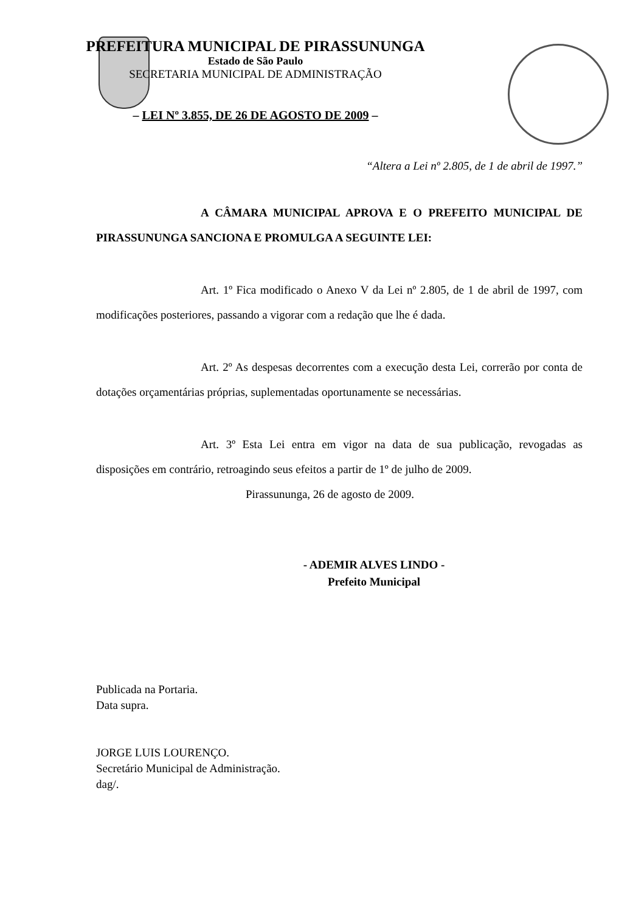PREFEITURA MUNICIPAL DE PIRASSUNUNGA
Estado de São Paulo
SECRETARIA MUNICIPAL DE ADMINISTRAÇÃO
– LEI Nº 3.855, DE 26 DE AGOSTO DE 2009 –
“Altera a Lei nº 2.805, de 1 de abril de 1997.”
A CÂMARA MUNICIPAL APROVA E O PREFEITO MUNICIPAL DE PIRASSUNUNGA SANCIONA E PROMULGA A SEGUINTE LEI:
Art. 1º Fica modificado o Anexo V da Lei nº 2.805, de 1 de abril de 1997, com modificações posteriores, passando a vigorar com a redação que lhe é dada.
Art. 2º As despesas decorrentes com a execução desta Lei, correrão por conta de dotações orçamentárias próprias, suplementadas oportunamente se necessárias.
Art. 3º Esta Lei entra em vigor na data de sua publicação, revogadas as disposições em contrário, retroagindo seus efeitos a partir de 1º de julho de 2009.
Pirassununga, 26 de agosto de 2009.
- ADEMIR ALVES LINDO -
Prefeito Municipal
Publicada na Portaria.
Data supra.
JORGE LUIS LOURENÇO.
Secretário Municipal de Administração.
dag/.